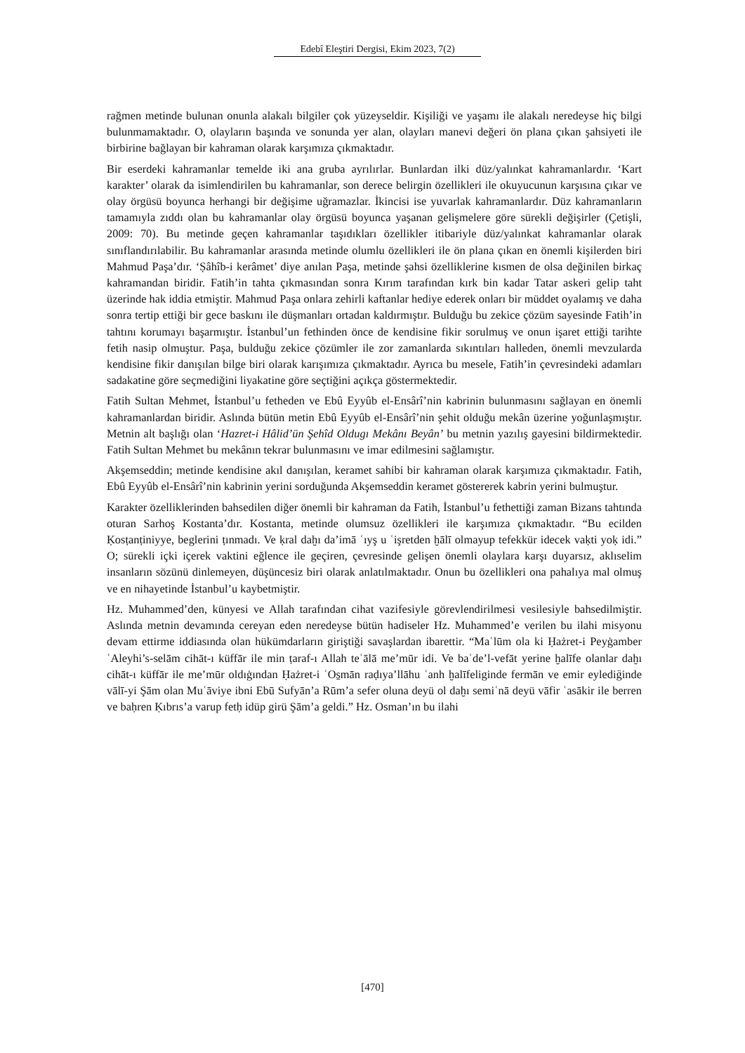Edebî Eleştiri Dergisi, Ekim 2023, 7(2)
rağmen metinde bulunan onunla alakalı bilgiler çok yüzeyseldir. Kişiliği ve yaşamı ile alakalı neredeyse hiç bilgi bulunmamaktadır. O, olayların başında ve sonunda yer alan, olayları manevi değeri ön plana çıkan şahsiyeti ile birbirine bağlayan bir kahraman olarak karşımıza çıkmaktadır.
Bir eserdeki kahramanlar temelde iki ana gruba ayrılırlar. Bunlardan ilki düz/yalınkat kahramanlardır. ‘Kart karakter’ olarak da isimlendirilen bu kahramanlar, son derece belirgin özellikleri ile okuyucunun karşısına çıkar ve olay örgüsü boyunca herhangi bir değişime uğramazlar. İkincisi ise yuvarlak kahramanlardır. Düz kahramanların tamamıyla zıddı olan bu kahramanlar olay örgüsü boyunca yaşanan gelişmelere göre sürekli değişirler (Çetişli, 2009: 70). Bu metinde geçen kahramanlar taşıdıkları özellikler itibariyle düz/yalınkat kahramanlar olarak sınıflandırılabilir. Bu kahramanlar arasında metinde olumlu özellikleri ile ön plana çıkan en önemli kişilerden biri Mahmud Paşa’dır. ‘Ṣâhîb-i kerâmet’ diye anılan Paşa, metinde şahsi özelliklerine kısmen de olsa değinilen birkaç kahramandan biridir. Fatih’in tahta çıkmasından sonra Kırım tarafından kırk bin kadar Tatar askeri gelip taht üzerinde hak iddia etmiştir. Mahmud Paşa onlara zehirli kaftanlar hediye ederek onları bir müddet oyalamış ve daha sonra tertip ettiği bir gece baskını ile düşmanları ortadan kaldırmıştır. Bulduğu bu zekice çözüm sayesinde Fatih’in tahtını korumayı başarmıştır. İstanbul’un fethinden önce de kendisine fikir sorulmuş ve onun işaret ettiği tarihte fetih nasip olmuştur. Paşa, bulduğu zekice çözümler ile zor zamanlarda sıkıntıları halleden, önemli mevzularda kendisine fikir danışılan bilge biri olarak karışımıza çıkmaktadır. Ayrıca bu mesele, Fatih’in çevresindeki adamları sadakatine göre seçmediğini liyakatine göre seçtiğini açıkça göstermektedir.
Fatih Sultan Mehmet, İstanbul’u fetheden ve Ebû Eyyûb el-Ensârî’nin kabrinin bulunmasını sağlayan en önemli kahramanlardan biridir. Aslında bütün metin Ebû Eyyûb el-Ensârî’nin şehit olduğu mekân üzerine yoğunlaşmıştır. Metnin alt başlığı olan ‘Hazret-i Hâlid’ün Şehîd Oldugı Mekânı Beyân’ bu metnin yazılış gayesini bildirmektedir. Fatih Sultan Mehmet bu mekânın tekrar bulunmasını ve imar edilmesini sağlamıştır.
Akşemseddin; metinde kendisine akıl danışılan, keramet sahibi bir kahraman olarak karşımıza çıkmaktadır. Fatih, Ebû Eyyûb el-Ensârî’nin kabrinin yerini sorduğunda Akşemseddin keramet göstererek kabrin yerini bulmuştur.
Karakter özelliklerinden bahsedilen diğer önemli bir kahraman da Fatih, İstanbul’u fethettiği zaman Bizans tahtında oturan Sarhoş Kostanta’dır. Kostanta, metinde olumsuz özellikleri ile karşımıza çıkmaktadır. “Bu ecilden Ḳosṭanṭiniyye, beglerini ṭınmadı. Ve ḳral daḫı da’imā ʿıyş u ʿişretden ḫālī olmayup tefekkür idecek vaḳti yoḳ idi.” O; sürekli içki içerek vaktini eğlence ile geçiren, çevresinde gelişen önemli olaylara karşı duyarsız, aklıselim insanların sözünü dinlemeyen, düşüncesiz biri olarak anlatılmaktadır. Onun bu özellikleri ona pahalıya mal olmuş ve en nihayetinde İstanbul’u kaybetmiştir.
Hz. Muhammed’den, künyesi ve Allah tarafından cihat vazifesiyle görevlendirilmesi vesilesiyle bahsedilmiştir. Aslında metnin devamında cereyan eden neredeyse bütün hadiseler Hz. Muhammed’e verilen bu ilahi misyonu devam ettirme iddiasında olan hükümdarların giriştiği savaşlardan ibarettir. “Maʿlūm ola ki Ḥażret-i Peyġamber ʿAleyhi’s-selām cihāt-ı küffār ile min ṭaraf-ı Allah teʿālā me’mūr idi. Ve baʿde’l-vefāt yerine ḫalīfe olanlar daḫı cihāt-ı küffār ile me’mūr oldıġından Ḥażret-i ʿOs̱mān raḍıya’llāhu ʿanh ḫalīfeliginde fermān ve emir eyledig̈inde vālī-yi Şām olan Muʿāviye ibni Ebū Sufyān’a Rūm’a sefer oluna deyü ol daḫı semiʿnā deyü vāfir ʿasākir ile berren ve baḥren Ḳıbrıs’a varup fetḥ idüp girü Şām’a geldi.” Hz. Osman’ın bu ilahi
[470]